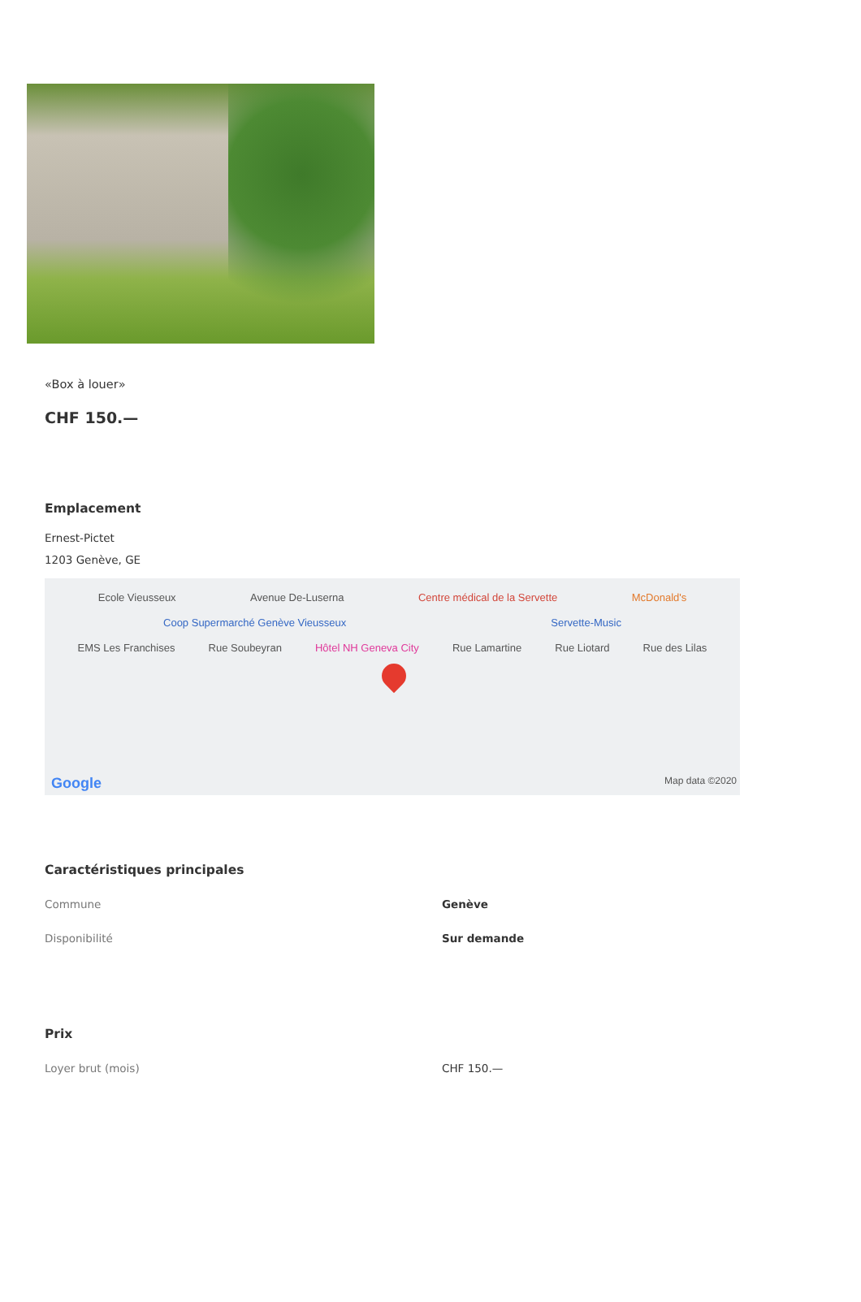«Box à louer»
CHF 150.—
Emplacement
Ernest-Pictet
1203 Genève, GE
Ecole Vieusseux Avenue De-Luserna Centre médical de la Servette McDonald's
Coop Supermarché Genève Vieusseux Servette-Music
EMS Les Franchises Rue Soubeyran Hôtel NH Geneva City Rue Lamartine Rue Liotard Rue des Lilas
Google Map data ©2020
Caractéristiques principales
| Commune | Genève |
| Disponibilité | Sur demande |
Prix
| Loyer brut (mois) | CHF 150.— |